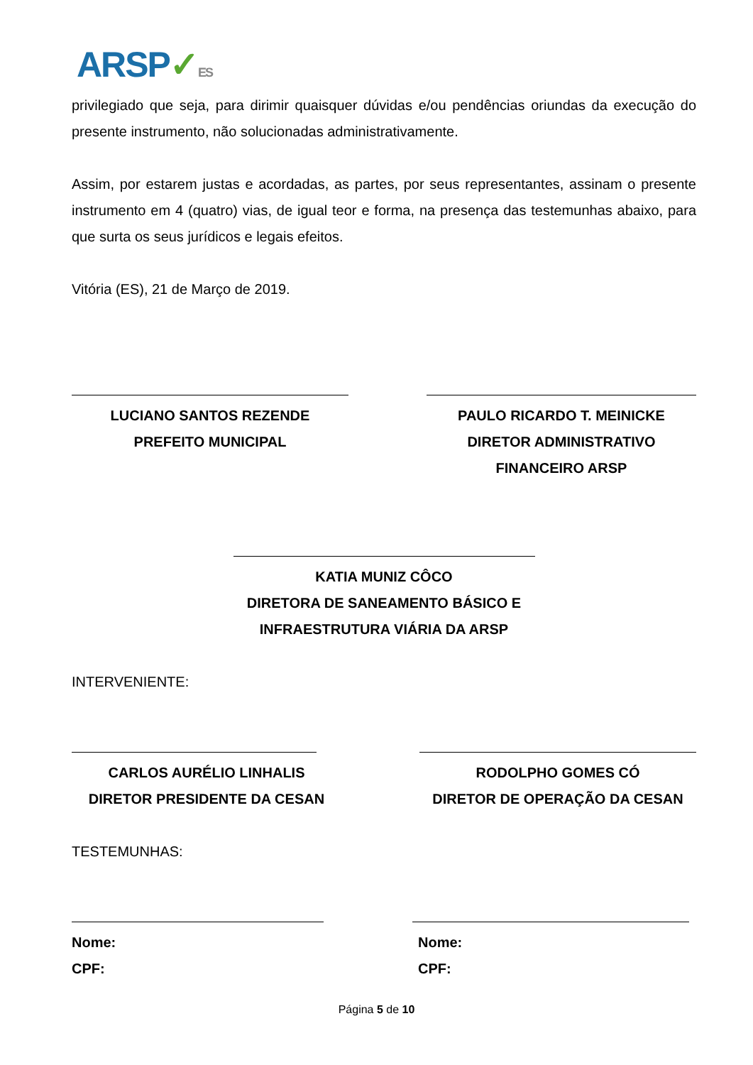ARSP✓ES
privilegiado que seja, para dirimir quaisquer dúvidas e/ou pendências oriundas da execução do presente instrumento, não solucionadas administrativamente.
Assim, por estarem justas e acordadas, as partes, por seus representantes, assinam o presente instrumento em 4 (quatro) vias, de igual teor e forma, na presença das testemunhas abaixo, para que surta os seus jurídicos e legais efeitos.
Vitória (ES), 21 de Março de 2019.
LUCIANO SANTOS REZENDE
PREFEITO MUNICIPAL
PAULO RICARDO T. MEINICKE
DIRETOR ADMINISTRATIVO
FINANCEIRO ARSP
KATIA MUNIZ CÔCO
DIRETORA DE SANEAMENTO BÁSICO E
INFRAESTRUTURA VIÁRIA DA ARSP
INTERVENIENTE:
CARLOS AURÉLIO LINHALIS
DIRETOR PRESIDENTE DA CESAN
RODOLPHO GOMES CÓ
DIRETOR DE OPERAÇÃO DA CESAN
TESTEMUNHAS:
Nome:
CPF:
Nome:
CPF:
Página 5 de 10